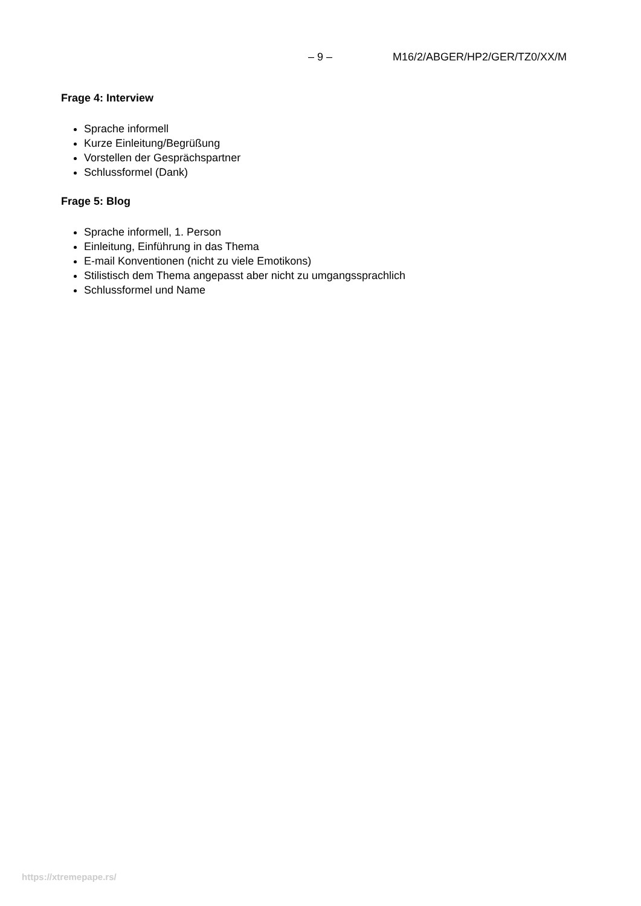– 9 – M16/2/ABGER/HP2/GER/TZ0/XX/M
Frage 4: Interview
Sprache informell
Kurze Einleitung/Begrüßung
Vorstellen der Gesprächspartner
Schlussformel (Dank)
Frage 5: Blog
Sprache informell, 1. Person
Einleitung, Einführung in das Thema
E-mail Konventionen (nicht zu viele Emotikons)
Stilistisch dem Thema angepasst aber nicht zu umgangssprachlich
Schlussformel und Name
https://xtremepape.rs/